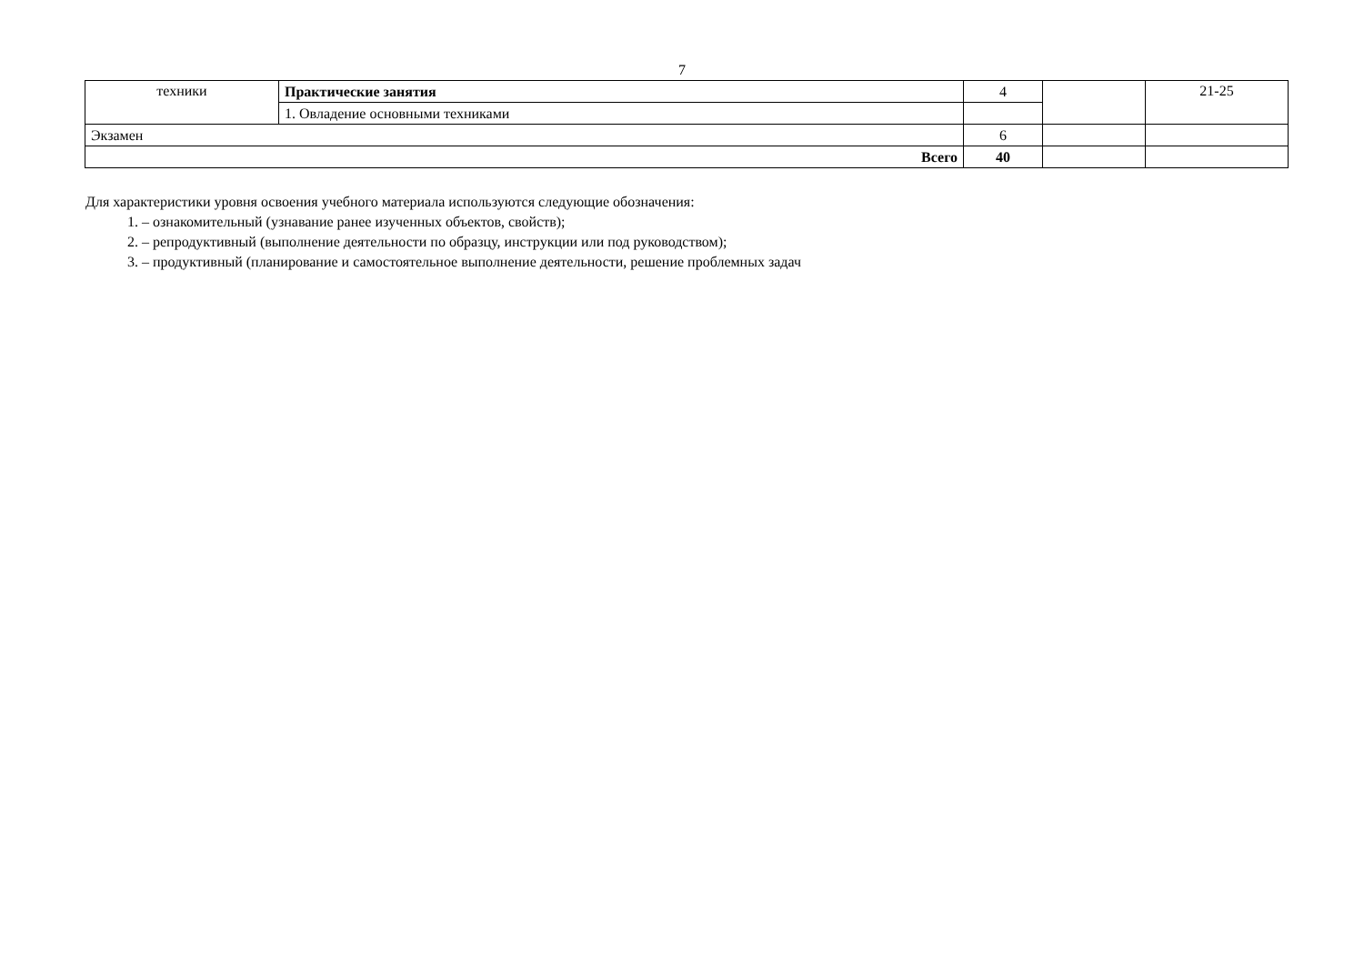7
| техники | Практические занятия | 4 | | 21-25 |
| | 1. Овладение основными техниками | | | |
| Экзамен | | 6 | | |
| Всего | | 40 | | |
Для характеристики уровня освоения учебного материала используются следующие обозначения:
1. – ознакомительный (узнавание ранее изученных объектов, свойств);
2. – репродуктивный (выполнение деятельности по образцу, инструкции или под руководством);
3. – продуктивный (планирование и самостоятельное выполнение деятельности, решение проблемных задач